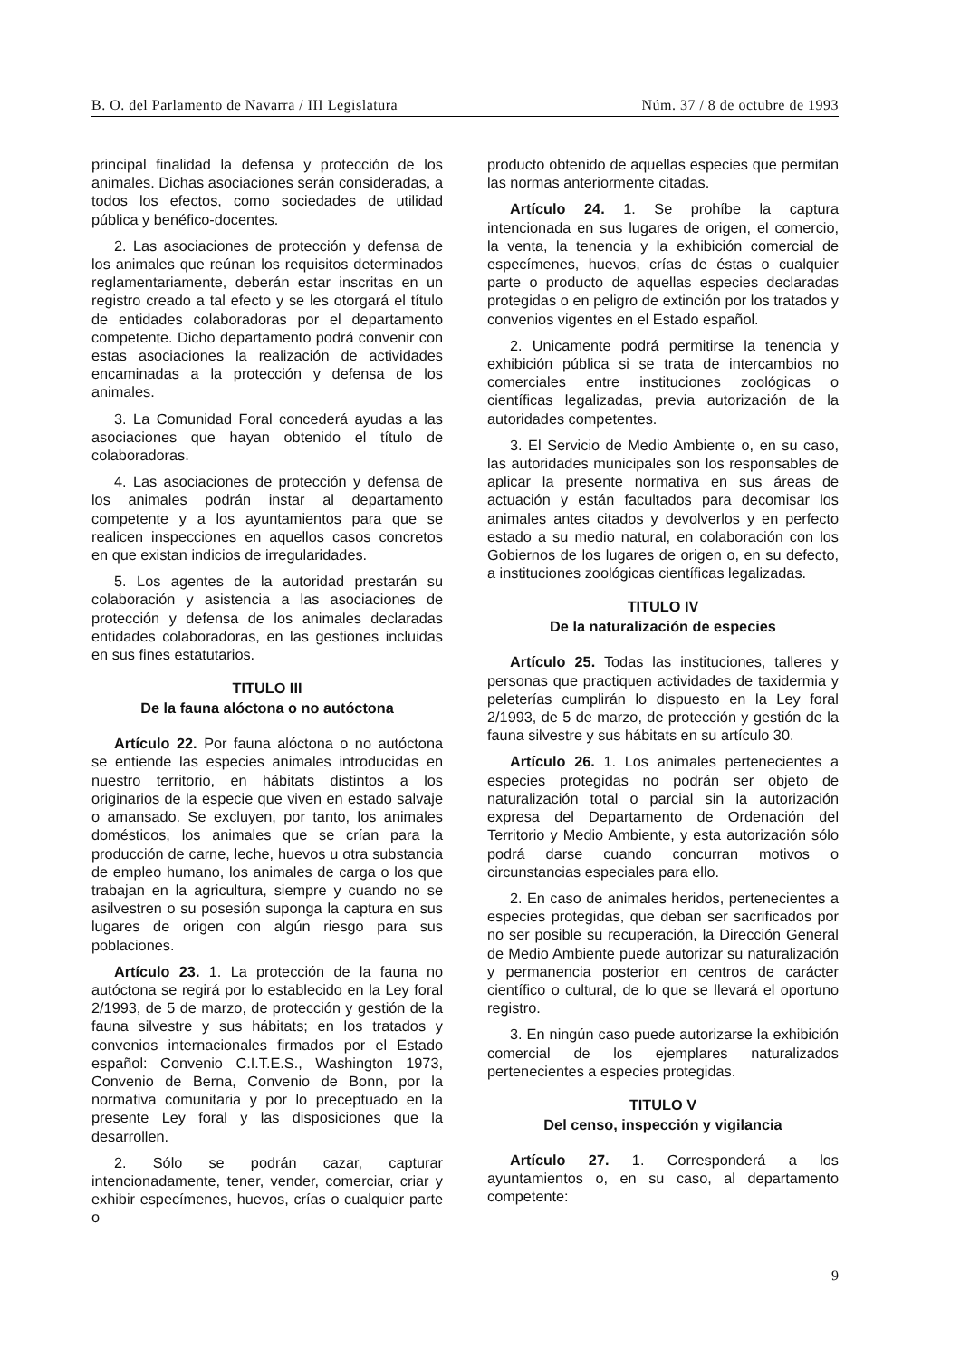B. O. del Parlamento de Navarra / III Legislatura Núm. 37 / 8 de octubre de 1993
principal finalidad la defensa y protección de los animales. Dichas asociaciones serán consideradas, a todos los efectos, como sociedades de utilidad pública y benéfico-docentes.
2. Las asociaciones de protección y defensa de los animales que reúnan los requisitos determinados reglamentariamente, deberán estar inscritas en un registro creado a tal efecto y se les otorgará el título de entidades colaboradoras por el departamento competente. Dicho departamento podrá convenir con estas asociaciones la realización de actividades encaminadas a la protección y defensa de los animales.
3. La Comunidad Foral concederá ayudas a las asociaciones que hayan obtenido el título de colaboradoras.
4. Las asociaciones de protección y defensa de los animales podrán instar al departamento competente y a los ayuntamientos para que se realicen inspecciones en aquellos casos concretos en que existan indicios de irregularidades.
5. Los agentes de la autoridad prestarán su colaboración y asistencia a las asociaciones de protección y defensa de los animales declaradas entidades colaboradoras, en las gestiones incluidas en sus fines estatutarios.
TITULO III
De la fauna alóctona o no autóctona
Artículo 22. Por fauna alóctona o no autóctona se entiende las especies animales introducidas en nuestro territorio, en hábitats distintos a los originarios de la especie que viven en estado salvaje o amansado. Se excluyen, por tanto, los animales domésticos, los animales que se crían para la producción de carne, leche, huevos u otra substancia de empleo humano, los animales de carga o los que trabajan en la agricultura, siempre y cuando no se asilvestren o su posesión suponga la captura en sus lugares de origen con algún riesgo para sus poblaciones.
Artículo 23. 1. La protección de la fauna no autóctona se regirá por lo establecido en la Ley foral 2/1993, de 5 de marzo, de protección y gestión de la fauna silvestre y sus hábitats; en los tratados y convenios internacionales firmados por el Estado español: Convenio C.I.T.E.S., Washington 1973, Convenio de Berna, Convenio de Bonn, por la normativa comunitaria y por lo preceptuado en la presente Ley foral y las disposiciones que la desarrollen.
2. Sólo se podrán cazar, capturar intencionadamente, tener, vender, comerciar, criar y exhibir especímenes, huevos, crías o cualquier parte o
producto obtenido de aquellas especies que permitan las normas anteriormente citadas.
Artículo 24. 1. Se prohíbe la captura intencionada en sus lugares de origen, el comercio, la venta, la tenencia y la exhibición comercial de especímenes, huevos, crías de éstas o cualquier parte o producto de aquellas especies declaradas protegidas o en peligro de extinción por los tratados y convenios vigentes en el Estado español.
2. Unicamente podrá permitirse la tenencia y exhibición pública si se trata de intercambios no comerciales entre instituciones zoológicas o científicas legalizadas, previa autorización de la autoridades competentes.
3. El Servicio de Medio Ambiente o, en su caso, las autoridades municipales son los responsables de aplicar la presente normativa en sus áreas de actuación y están facultados para decomisar los animales antes citados y devolverlos y en perfecto estado a su medio natural, en colaboración con los Gobiernos de los lugares de origen o, en su defecto, a instituciones zoológicas científicas legalizadas.
TITULO IV
De la naturalización de especies
Artículo 25. Todas las instituciones, talleres y personas que practiquen actividades de taxidermia y peleterías cumplirán lo dispuesto en la Ley foral 2/1993, de 5 de marzo, de protección y gestión de la fauna silvestre y sus hábitats en su artículo 30.
Artículo 26. 1. Los animales pertenecientes a especies protegidas no podrán ser objeto de naturalización total o parcial sin la autorización expresa del Departamento de Ordenación del Territorio y Medio Ambiente, y esta autorización sólo podrá darse cuando concurran motivos o circunstancias especiales para ello.
2. En caso de animales heridos, pertenecientes a especies protegidas, que deban ser sacrificados por no ser posible su recuperación, la Dirección General de Medio Ambiente puede autorizar su naturalización y permanencia posterior en centros de carácter científico o cultural, de lo que se llevará el oportuno registro.
3. En ningún caso puede autorizarse la exhibición comercial de los ejemplares naturalizados pertenecientes a especies protegidas.
TITULO V
Del censo, inspección y vigilancia
Artículo 27. 1. Corresponderá a los ayuntamientos o, en su caso, al departamento competente:
9